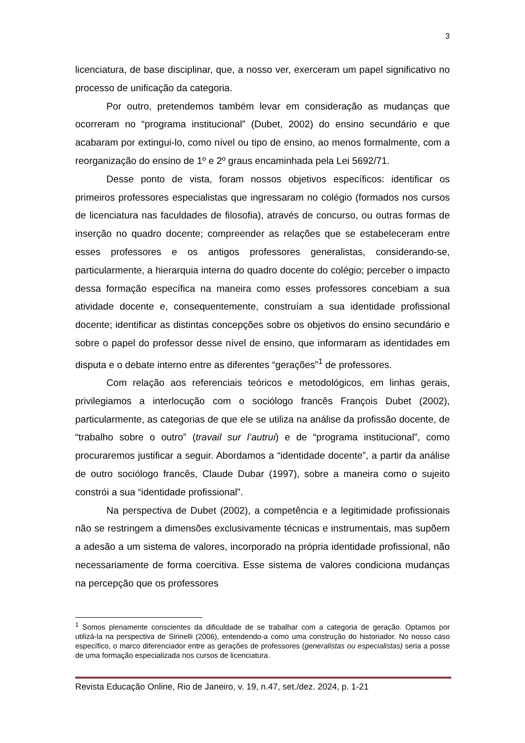3
licenciatura, de base disciplinar, que, a nosso ver, exerceram um papel significativo no processo de unificação da categoria.
Por outro, pretendemos também levar em consideração as mudanças que ocorreram no “programa institucional” (Dubet, 2002) do ensino secundário e que acabaram por extingui-lo, como nível ou tipo de ensino, ao menos formalmente, com a reorganização do ensino de 1º e 2º graus encaminhada pela Lei 5692/71.
Desse ponto de vista, foram nossos objetivos específicos: identificar os primeiros professores especialistas que ingressaram no colégio (formados nos cursos de licenciatura nas faculdades de filosofia), através de concurso, ou outras formas de inserção no quadro docente; compreender as relações que se estabeleceram entre esses professores e os antigos professores generalistas, considerando-se, particularmente, a hierarquia interna do quadro docente do colégio; perceber o impacto dessa formação específica na maneira como esses professores concebiam a sua atividade docente e, consequentemente, construíam a sua identidade profissional docente; identificar as distintas concepções sobre os objetivos do ensino secundário e sobre o papel do professor desse nível de ensino, que informaram as identidades em disputa e o debate interno entre as diferentes “gerações”<sup>1</sup> de professores.
Com relação aos referenciais teóricos e metodológicos, em linhas gerais, privilegiamos a interlocução com o sociólogo francês François Dubet (2002), particularmente, as categorias de que ele se utiliza na análise da profissão docente, de “trabalho sobre o outro” (travail sur l’autrui) e de “programa institucional”, como procuraremos justificar a seguir. Abordamos a “identidade docente”, a partir da análise de outro sociólogo francês, Claude Dubar (1997), sobre a maneira como o sujeito constrói a sua “identidade profissional”.
Na perspectiva de Dubet (2002), a competência e a legitimidade profissionais não se restringem a dimensões exclusivamente técnicas e instrumentais, mas supõem a adesão a um sistema de valores, incorporado na própria identidade profissional, não necessariamente de forma coercitiva. Esse sistema de valores condiciona mudanças na percepção que os professores
<sup>1</sup> Somos plenamente conscientes da dificuldade de se trabalhar com a categoria de geração. Optamos por utilizá-la na perspectiva de Sirinelli (2006), entendendo-a como uma construção do historiador. No nosso caso específico, o marco diferenciador entre as gerações de professores (generalistas ou especialistas) seria a posse de uma formação especializada nos cursos de licenciatura.
Revista Educação Online, Rio de Janeiro, v. 19, n.47, set./dez. 2024, p. 1-21